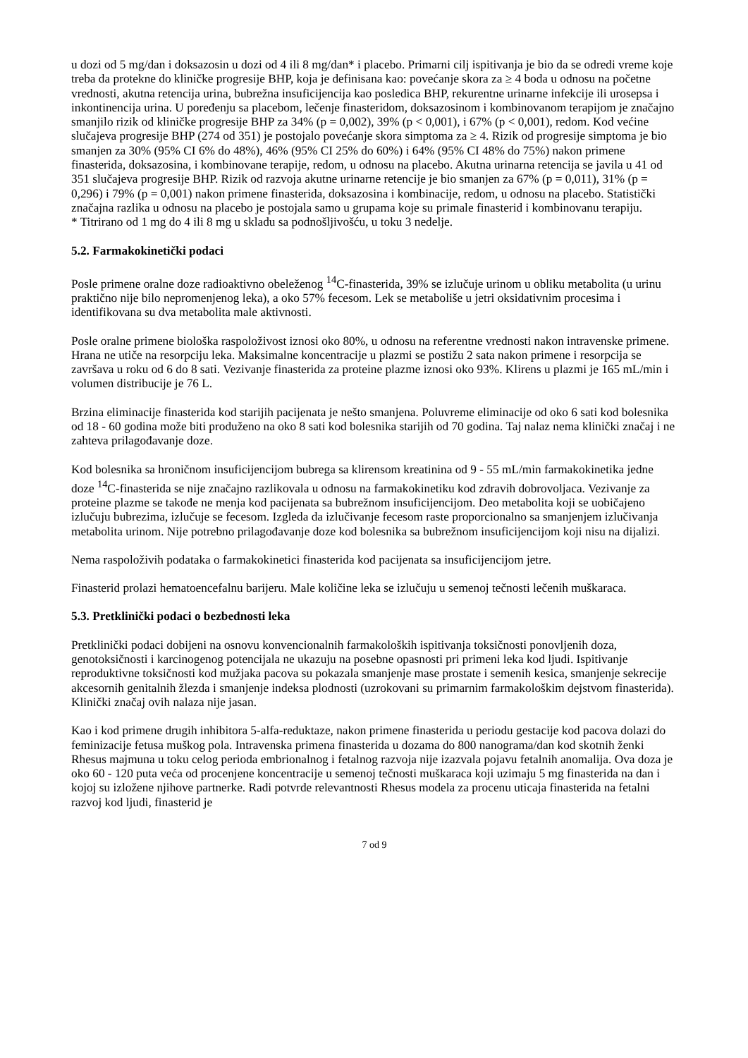u dozi od 5 mg/dan i doksazosin u dozi od 4 ili 8 mg/dan* i placebo. Primarni cilj ispitivanja je bio da se odredi vreme koje treba da protekne do kliničke progresije BHP, koja je definisana kao: povećanje skora za ≥ 4 boda u odnosu na početne vrednosti, akutna retencija urina, bubrežna insuficijencija kao posledica BHP, rekurentne urinarne infekcije ili urosepsa i inkontinencija urina. U poređenju sa placebom, lečenje finasteridom, doksazosinom i kombinovanom terapijom je značajno smanjilo rizik od kliničke progresije BHP za 34% (p = 0,002), 39% (p < 0,001), i 67% (p < 0,001), redom. Kod većine slučajeva progresije BHP (274 od 351) je postojalo povećanje skora simptoma za ≥ 4. Rizik od progresije simptoma je bio smanjen za 30% (95% CI 6% do 48%), 46% (95% CI 25% do 60%) i 64% (95% CI 48% do 75%) nakon primene finasterida, doksazosina, i kombinovane terapije, redom, u odnosu na placebo. Akutna urinarna retencija se javila u 41 od 351 slučajeva progresije BHP. Rizik od razvoja akutne urinarne retencije je bio smanjen za 67% (p = 0,011), 31% (p = 0,296) i 79% (p = 0,001) nakon primene finasterida, doksazosina i kombinacije, redom, u odnosu na placebo. Statistički značajna razlika u odnosu na placebo je postojala samo u grupama koje su primale finasterid i kombinovanu terapiju.
* Titrirano od 1 mg do 4 ili 8 mg u skladu sa podnošljivošću, u toku 3 nedelje.
5.2. Farmakokinetički podaci
Posle primene oralne doze radioaktivno obeleženog <sup>14</sup>C-finasterida, 39% se izlučuje urinom u obliku metabolita (u urinu praktično nije bilo nepromenjenog leka), a oko 57% fecesom. Lek se metaboliše u jetri oksidativnim procesima i identifikovana su dva metabolita male aktivnosti.
Posle oralne primene biološka raspoloživost iznosi oko 80%, u odnosu na referentne vrednosti nakon intravenske primene. Hrana ne utiče na resorpciju leka. Maksimalne koncentracije u plazmi se postižu 2 sata nakon primene i resorpcija se završava u roku od 6 do 8 sati. Vezivanje finasterida za proteine plazme iznosi oko 93%. Klirens u plazmi je 165 mL/min i volumen distribucije je 76 L.
Brzina eliminacije finasterida kod starijih pacijenata je nešto smanjena. Poluvreme eliminacije od oko 6 sati kod bolesnika od 18 - 60 godina može biti produženo na oko 8 sati kod bolesnika starijih od 70 godina. Taj nalaz nema klinički značaj i ne zahteva prilagođavanje doze.
Kod bolesnika sa hroničnom insuficijencijom bubrega sa klirensom kreatinina od 9 - 55 mL/min farmakokinetika jedne doze <sup>14</sup>C-finasterida se nije značajno razlikovala u odnosu na farmakokinetiku kod zdravih dobrovoljaca. Vezivanje za proteine plazme se takođe ne menja kod pacijenata sa bubrežnom insuficijencijom. Deo metabolita koji se uobičajeno izlučuju bubrezima, izlučuje se fecesom. Izgleda da izlučivanje fecesom raste proporcionalno sa smanjenjem izlučivanja metabolita urinom. Nije potrebno prilagođavanje doze kod bolesnika sa bubrežnom insuficijencijom koji nisu na dijalizi.
Nema raspoloživih podataka o farmakokinetici finasterida kod pacijenata sa insuficijencijom jetre.
Finasterid prolazi hematoencefalnu barijeru. Male količine leka se izlučuju u semenoj tečnosti lečenih muškaraca.
5.3. Pretklinički podaci o bezbednosti leka
Pretklinički podaci dobijeni na osnovu konvencionalnih farmakoloških ispitivanja toksičnosti ponovljenih doza, genotoksičnosti i karcinogenog potencijala ne ukazuju na posebne opasnosti pri primeni leka kod ljudi. Ispitivanje reproduktivne toksičnosti kod mužjaka pacova su pokazala smanjenje mase prostate i semenih kesica, smanjenje sekrecije akcesornih genitalnih žlezda i smanjenje indeksa plodnosti (uzrokovani su primarnim farmakološkim dejstvom finasterida). Klinički značaj ovih nalaza nije jasan.
Kao i kod primene drugih inhibitora 5-alfa-reduktaze, nakon primene finasterida u periodu gestacije kod pacova dolazi do feminizacije fetusa muškog pola. Intravenska primena finasterida u dozama do 800 nanograma/dan kod skotnih ženki Rhesus majmuna u toku celog perioda embrionalnog i fetalnog razvoja nije izazvala pojavu fetalnih anomalija. Ova doza je oko 60 - 120 puta veća od procenjene koncentracije u semenoj tečnosti muškaraca koji uzimaju 5 mg finasterida na dan i kojoj su izložene njihove partnerke. Radi potvrde relevantnosti Rhesus modela za procenu uticaja finasterida na fetalni razvoj kod ljudi, finasterid je
7 od 9